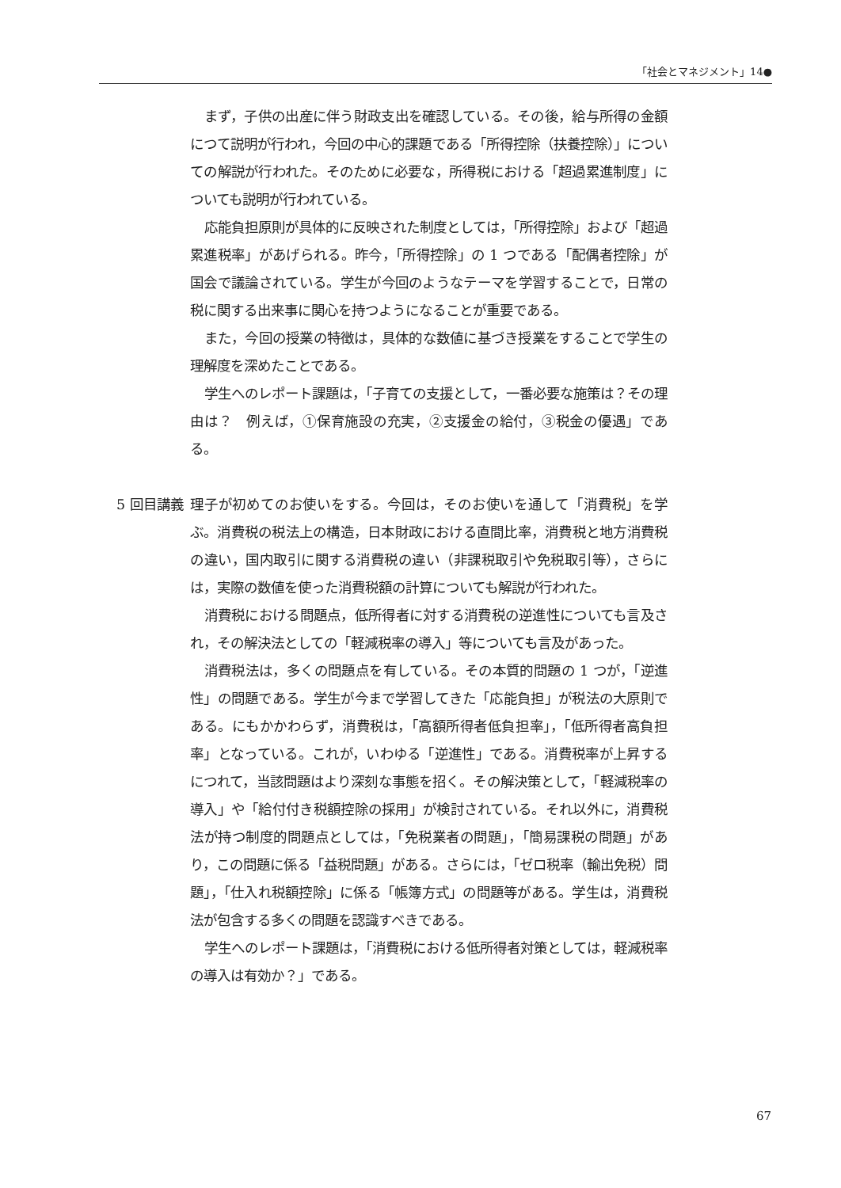「社会とマネジメント」14●
まず，子供の出産に伴う財政支出を確認している。その後，給与所得の金額につて説明が行われ，今回の中心的課題である「所得控除（扶養控除）」についての解説が行われた。そのために必要な，所得税における「超過累進制度」についても説明が行われている。
応能負担原則が具体的に反映された制度としては，「所得控除」および「超過累進税率」があげられる。昨今，「所得控除」の 1 つである「配偶者控除」が国会で議論されている。学生が今回のようなテーマを学習することで，日常の税に関する出来事に関心を持つようになることが重要である。
また，今回の授業の特徴は，具体的な数値に基づき授業をすることで学生の理解度を深めたことである。
学生へのレポート課題は，「子育ての支援として，一番必要な施策は？その理由は？　例えば，①保育施設の充実，②支援金の給付，③税金の優遇」である。
5 回目講義
理子が初めてのお使いをする。今回は，そのお使いを通して「消費税」を学ぶ。消費税の税法上の構造，日本財政における直間比率，消費税と地方消費税の違い，国内取引に関する消費税の違い（非課税取引や免税取引等），さらには，実際の数値を使った消費税額の計算についても解説が行われた。
消費税における問題点，低所得者に対する消費税の逆進性についても言及され，その解決法としての「軽減税率の導入」等についても言及があった。
消費税法は，多くの問題点を有している。その本質的問題の 1 つが，「逆進性」の問題である。学生が今まで学習してきた「応能負担」が税法の大原則である。にもかかわらず，消費税は，「高額所得者低負担率」，「低所得者高負担率」となっている。これが，いわゆる「逆進性」である。消費税率が上昇するにつれて，当該問題はより深刻な事態を招く。その解決策として，「軽減税率の導入」や「給付付き税額控除の採用」が検討されている。それ以外に，消費税法が持つ制度的問題点としては，「免税業者の問題」，「簡易課税の問題」があり，この問題に係る「益税問題」がある。さらには，「ゼロ税率（輸出免税）問題」，「仕入れ税額控除」に係る「帳簿方式」の問題等がある。学生は，消費税法が包含する多くの問題を認識すべきである。
学生へのレポート課題は，「消費税における低所得者対策としては，軽減税率の導入は有効か？」である。
67